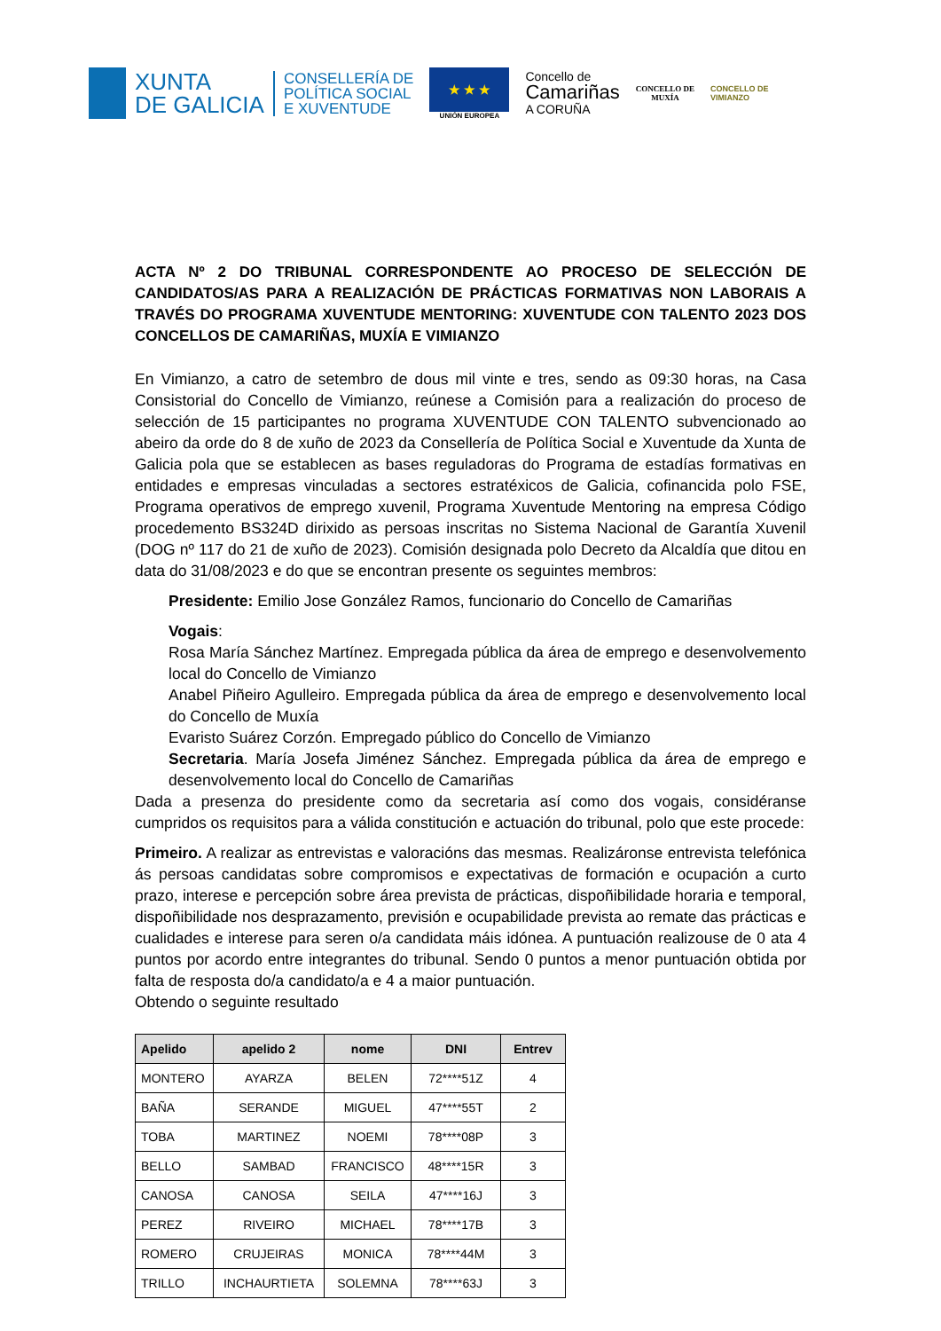XUNTA
DE GALICIA
CONSELLERÍA DE
POLÍTICA SOCIAL
E XUVENTUDE
★ ★ ★
UNIÓN EUROPEA
Concello de
Camariñas
A CORUÑA
CONCELLO DE
MUXÍA
CONCELLO DE
VIMIANZO
ACTA Nº 2 DO TRIBUNAL CORRESPONDENTE AO PROCESO DE SELECCIÓN DE CANDIDATOS/AS PARA A REALIZACIÓN DE PRÁCTICAS FORMATIVAS NON LABORAIS A TRAVÉS DO PROGRAMA XUVENTUDE MENTORING: XUVENTUDE CON TALENTO 2023 DOS CONCELLOS DE CAMARIÑAS, MUXÍA E VIMIANZO
En Vimianzo, a catro de setembro de dous mil vinte e tres, sendo as 09:30 horas, na Casa Consistorial do Concello de Vimianzo, reúnese a Comisión para a realización do proceso de selección de 15 participantes no programa XUVENTUDE CON TALENTO subvencionado ao abeiro da orde do 8 de xuño de 2023 da Consellería de Política Social e Xuventude da Xunta de Galicia pola que se establecen as bases reguladoras do Programa de estadías formativas en entidades e empresas vinculadas a sectores estratéxicos de Galicia, cofinancida polo FSE, Programa operativos de emprego xuvenil, Programa Xuventude Mentoring na empresa Código procedemento BS324D dirixido as persoas inscritas no Sistema Nacional de Garantía Xuvenil (DOG nº 117 do 21 de xuño de 2023). Comisión designada polo Decreto da Alcaldía que ditou en data do 31/08/2023 e do que se encontran presente os seguintes membros:
Presidente: Emilio Jose González Ramos, funcionario do Concello de Camariñas
Vogais:
Rosa María Sánchez Martínez. Empregada pública da área de emprego e desenvolvemento local do Concello de Vimianzo
Anabel Piñeiro Agulleiro. Empregada pública da área de emprego e desenvolvemento local do Concello de Muxía
Evaristo Suárez Corzón. Empregado público do Concello de Vimianzo
Secretaria. María Josefa Jiménez Sánchez. Empregada pública da área de emprego e desenvolvemento local do Concello de Camariñas
Dada a presenza do presidente como da secretaria así como dos vogais, considéranse cumpridos os requisitos para a válida constitución e actuación do tribunal, polo que este procede:
Primeiro. A realizar as entrevistas e valoracións das mesmas. Realizáronse entrevista telefónica ás persoas candidatas sobre compromisos e expectativas de formación e ocupación a curto prazo, interese e percepción sobre área prevista de prácticas, dispoñibilidade horaria e temporal, dispoñibilidade nos desprazamento, previsión e ocupabilidade prevista ao remate das prácticas e cualidades e interese para seren o/a candidata máis idónea. A puntuación realizouse de 0 ata 4 puntos por acordo entre integrantes do tribunal. Sendo 0 puntos a menor puntuación obtida por falta de resposta do/a candidato/a e 4 a maior puntuación.
Obtendo o seguinte resultado
| Apelido | apelido 2 | nome | DNI | Entrev |
| --- | --- | --- | --- | --- |
| MONTERO | AYARZA | BELEN | 72****51Z | 4 |
| BAÑA | SERANDE | MIGUEL | 47****55T | 2 |
| TOBA | MARTINEZ | NOEMI | 78****08P | 3 |
| BELLO | SAMBAD | FRANCISCO | 48****15R | 3 |
| CANOSA | CANOSA | SEILA | 47****16J | 3 |
| PEREZ | RIVEIRO | MICHAEL | 78****17B | 3 |
| ROMERO | CRUJEIRAS | MONICA | 78****44M | 3 |
| TRILLO | INCHAURTIETA | SOLEMNA | 78****63J | 3 |